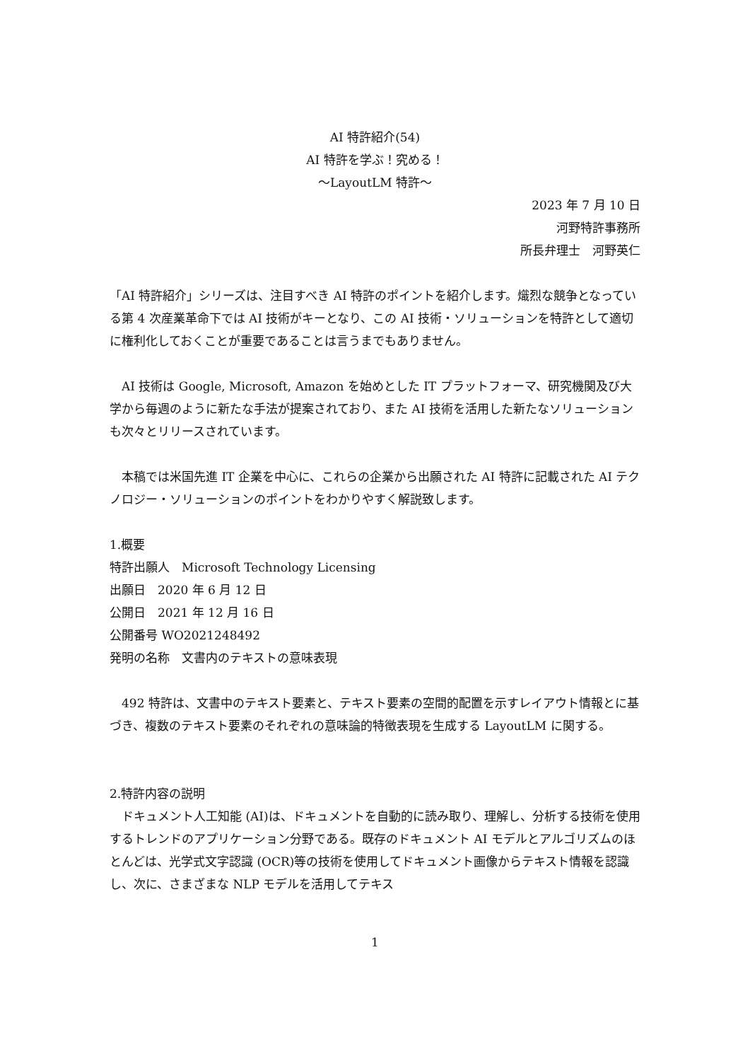AI 特許紹介(54)
AI 特許を学ぶ！究める！
～LayoutLM 特許～
2023 年 7 月 10 日
河野特許事務所
所長弁理士　河野英仁
「AI 特許紹介」シリーズは、注目すべき AI 特許のポイントを紹介します。熾烈な競争となっている第 4 次産業革命下では AI 技術がキーとなり、この AI 技術・ソリューションを特許として適切に権利化しておくことが重要であることは言うまでもありません。
　AI 技術は Google, Microsoft, Amazon を始めとした IT プラットフォーマ、研究機関及び大学から毎週のように新たな手法が提案されており、また AI 技術を活用した新たなソリューションも次々とリリースされています。
　本稿では米国先進 IT 企業を中心に、これらの企業から出願された AI 特許に記載された AI テクノロジー・ソリューションのポイントをわかりやすく解説致します。
1.概要
特許出願人　Microsoft Technology Licensing
出願日　2020 年 6 月 12 日
公開日　2021 年 12 月 16 日
公開番号 WO2021248492
発明の名称　文書内のテキストの意味表現
　492 特許は、文書中のテキスト要素と、テキスト要素の空間的配置を示すレイアウト情報とに基づき、複数のテキスト要素のそれぞれの意味論的特徴表現を生成する LayoutLM に関する。
2.特許内容の説明
　ドキュメント人工知能 (AI)は、ドキュメントを自動的に読み取り、理解し、分析する技術を使用するトレンドのアプリケーション分野である。既存のドキュメント AI モデルとアルゴリズムのほとんどは、光学式文字認識 (OCR)等の技術を使用してドキュメント画像からテキスト情報を認識し、次に、さまざまな NLP モデルを活用してテキス
1